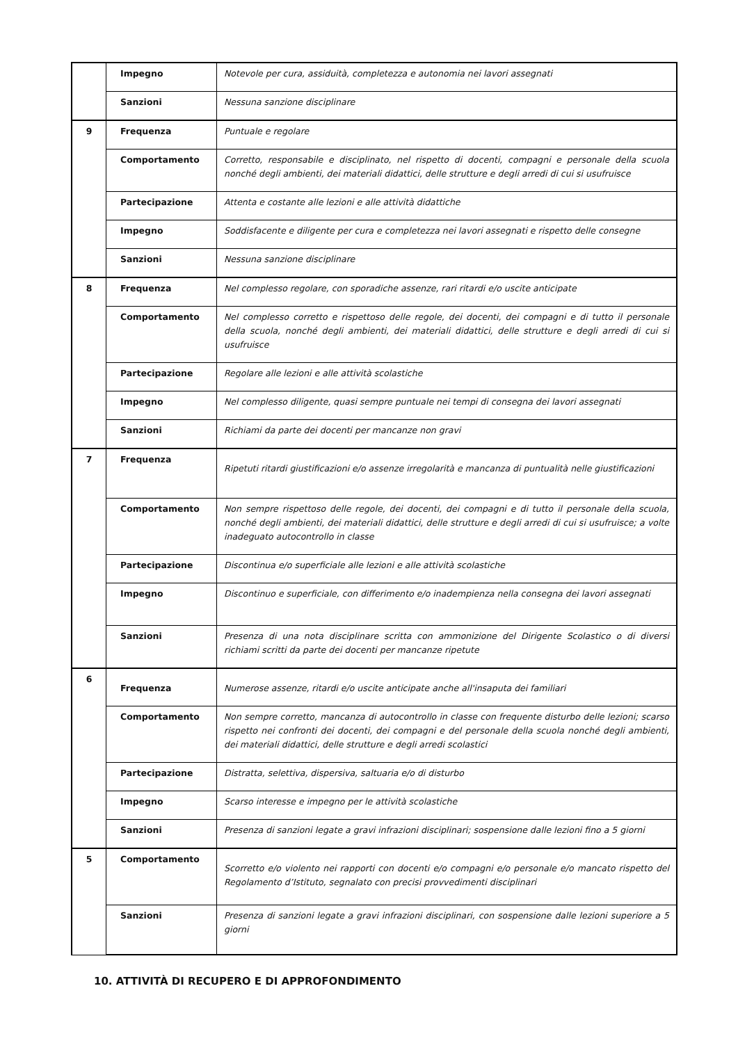| | Impegno | Notevole per cura, assiduità, completezza e autonomia nei lavori assegnati |
| | Sanzioni | Nessuna sanzione disciplinare |
| 9 | Frequenza | Puntuale e regolare |
| | Comportamento | Corretto, responsabile e disciplinato, nel rispetto di docenti, compagni e personale della scuola nonché degli ambienti, dei materiali didattici, delle strutture e degli arredi di cui si usufruisce |
| | Partecipazione | Attenta e costante alle lezioni e alle attività didattiche |
| | Impegno | Soddisfacente e diligente per cura e completezza nei lavori assegnati e rispetto delle consegne |
| | Sanzioni | Nessuna sanzione disciplinare |
| 8 | Frequenza | Nel complesso regolare, con sporadiche assenze, rari ritardi e/o uscite anticipate |
| | Comportamento | Nel complesso corretto e rispettoso delle regole, dei docenti, dei compagni e di tutto il personale della scuola, nonché degli ambienti, dei materiali didattici, delle strutture e degli arredi di cui si usufruisce |
| | Partecipazione | Regolare alle lezioni e alle attività scolastiche |
| | Impegno | Nel complesso diligente, quasi sempre puntuale nei tempi di consegna dei lavori assegnati |
| | Sanzioni | Richiami da parte dei docenti per mancanze non gravi |
| 7 | Frequenza | Ripetuti ritardi giustificazioni e/o assenze irregolarità e mancanza di puntualità nelle giustificazioni |
| | Comportamento | Non sempre rispettoso delle regole, dei docenti, dei compagni e di tutto il personale della scuola, nonché degli ambienti, dei materiali didattici, delle strutture e degli arredi di cui si usufruisce; a volte inadeguato autocontrollo in classe |
| | Partecipazione | Discontinua e/o superficiale alle lezioni e alle attività scolastiche |
| | Impegno | Discontinuo e superficiale, con differimento e/o inadempienza nella consegna dei lavori assegnati |
| | Sanzioni | Presenza di una nota disciplinare scritta con ammonizione del Dirigente Scolastico o di diversi richiami scritti da parte dei docenti per mancanze ripetute |
| 6 | Frequenza | Numerose assenze, ritardi e/o uscite anticipate anche all'insaputa dei familiari |
| | Comportamento | Non sempre corretto, mancanza di autocontrollo in classe con frequente disturbo delle lezioni; scarso rispetto nei confronti dei docenti, dei compagni e del personale della scuola nonché degli ambienti, dei materiali didattici, delle strutture e degli arredi scolastici |
| | Partecipazione | Distratta, selettiva, dispersiva, saltuaria e/o di disturbo |
| | Impegno | Scarso interesse e impegno per le attività scolastiche |
| | Sanzioni | Presenza di sanzioni legate a gravi infrazioni disciplinari; sospensione dalle lezioni fino a 5 giorni |
| 5 | Comportamento | Scorretto e/o violento nei rapporti con docenti e/o compagni e/o personale e/o mancato rispetto del Regolamento d’Istituto, segnalato con precisi provvedimenti disciplinari |
| | Sanzioni | Presenza di sanzioni legate a gravi infrazioni disciplinari, con sospensione dalle lezioni superiore a 5 giorni |
10. ATTIVITÀ DI RECUPERO E DI APPROFONDIMENTO